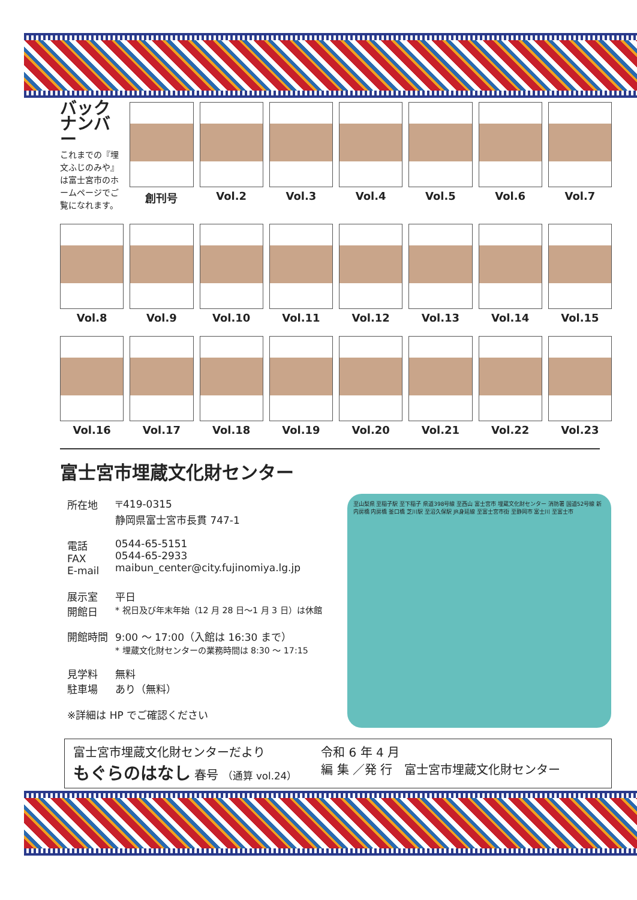バック ナンバー
これまでの『埋文ふじのみや』は富士宮市のホームページでご覧になれます。
創刊号
Vol.2
Vol.3
Vol.4
Vol.5
Vol.6
Vol.7
Vol.8
Vol.9
Vol.10
Vol.11
Vol.12
Vol.13
Vol.14
Vol.15
Vol.16
Vol.17
Vol.18
Vol.19
Vol.20
Vol.21
Vol.22
Vol.23
富士宮市埋蔵文化財センター
| 所在地 | 〒419-0315 静岡県富士宮市長貫 747-1 |
| 電話 FAX E-mail | 0544-65-5151 0544-65-2933 maibun_center@city.fujinomiya.lg.jp |
| 展示室 開館日 | 平日 * 祝日及び年末年始（12 月 28 日～1 月 3 日）は休館 |
| 開館時間 | 9:00 ～ 17:00（入館は 16:30 まで） * 埋蔵文化財センターの業務時間は 8:30 ～ 17:15 |
| 見学料 駐車場 | 無料 あり（無料） |
| ※詳細は HP でご確認ください | |
至山梨県 至稲子駅 至下稲子 県道398号線 至西山 富士宮市 埋蔵文化財センター 消防署 国道52号線 新内房橋 内房橋 釜口橋 芝川駅 至沼久保駅 JR身延線 至富士宮市街 至静岡市 富士川 至富士市
富士宮市埋蔵文化財センターだより
もぐらのはなし 春号 （通算 vol.24）
令和 6 年 4 月
編 集 ／発 行　富士宮市埋蔵文化財センター